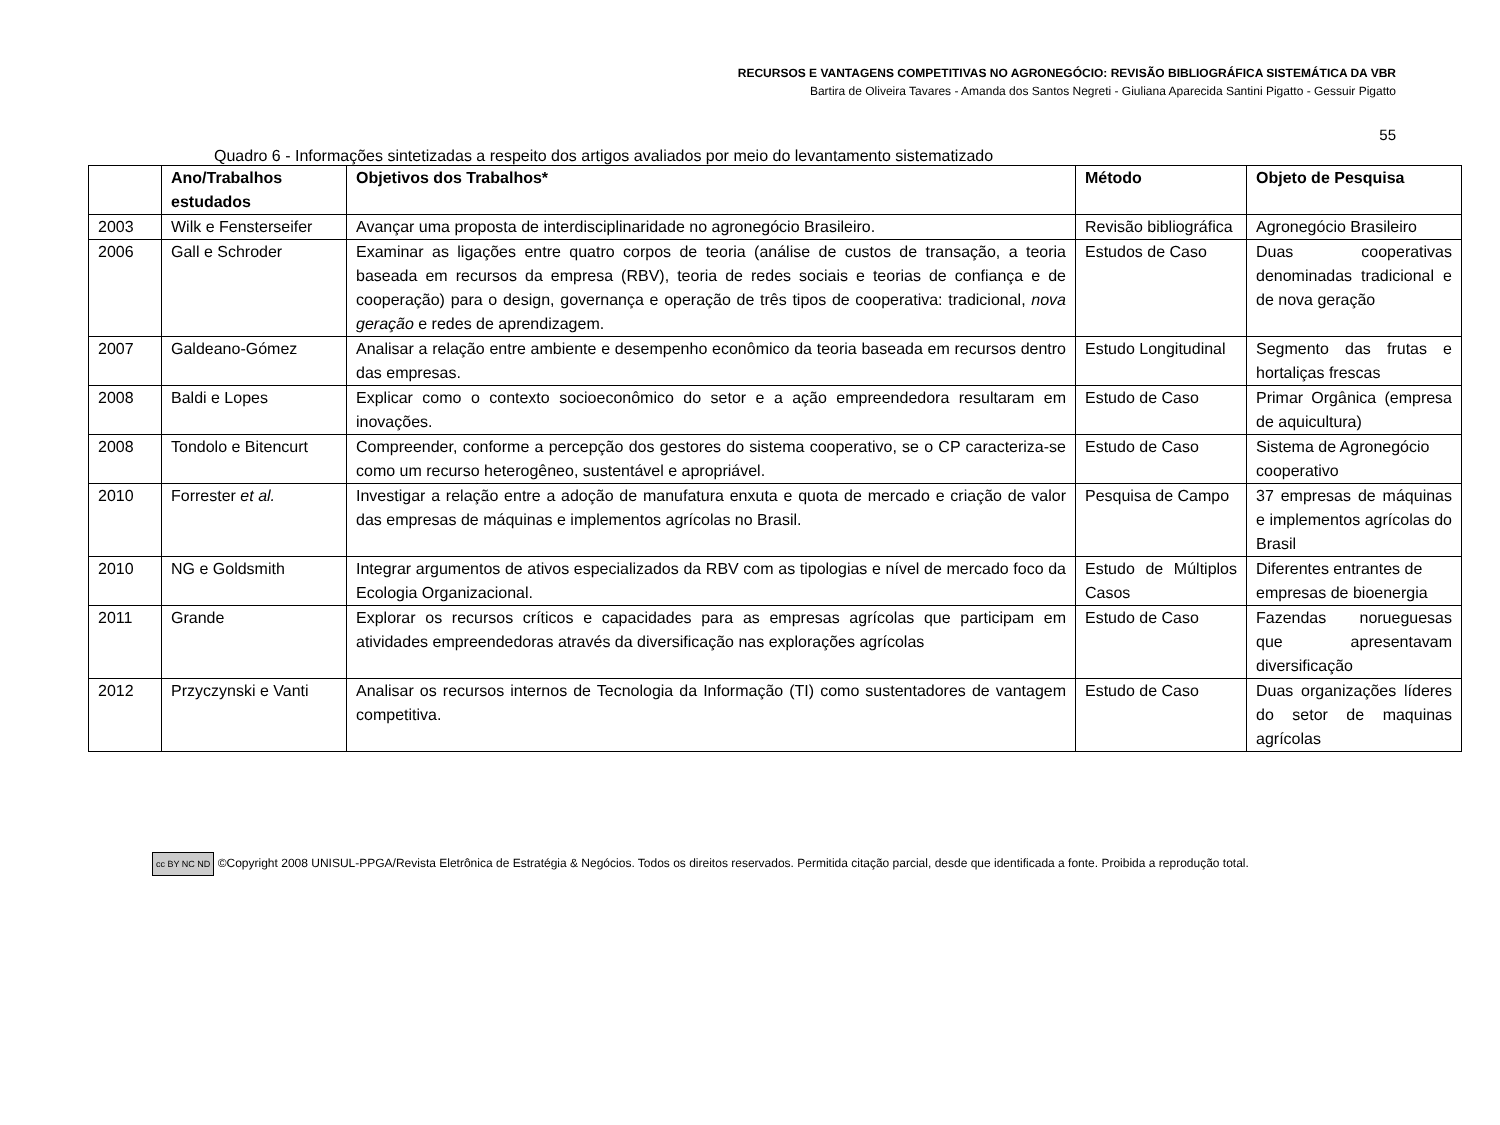RECURSOS E VANTAGENS COMPETITIVAS NO AGRONEGÓCIO: REVISÃO BIBLIOGRÁFICA SISTEMÁTICA DA VBR
Bartira de Oliveira Tavares - Amanda dos Santos Negreti - Giuliana Aparecida Santini Pigatto - Gessuir Pigatto
55
Quadro 6 - Informações sintetizadas a respeito dos artigos avaliados por meio do levantamento sistematizado
| | Ano/Trabalhos estudados | Objetivos dos Trabalhos* | Método | Objeto de Pesquisa |
| --- | --- | --- | --- | --- |
| 2003 | Wilk e Fensterseifer | Avançar uma proposta de interdisciplinaridade no agronegócio Brasileiro. | Revisão bibliográfica | Agronegócio Brasileiro |
| 2006 | Gall e Schroder | Examinar as ligações entre quatro corpos de teoria (análise de custos de transação, a teoria baseada em recursos da empresa (RBV), teoria de redes sociais e teorias de confiança e de cooperação) para o design, governança e operação de três tipos de cooperativa: tradicional, nova geração e redes de aprendizagem. | Estudos de Caso | Duas cooperativas denominadas tradicional e de nova geração |
| 2007 | Galdeano-Gómez | Analisar a relação entre ambiente e desempenho econômico da teoria baseada em recursos dentro das empresas. | Estudo Longitudinal | Segmento das frutas e hortaliças frescas |
| 2008 | Baldi e Lopes | Explicar como o contexto socioeconômico do setor e a ação empreendedora resultaram em inovações. | Estudo de Caso | Primar Orgânica (empresa de aquicultura) |
| 2008 | Tondolo e Bitencurt | Compreender, conforme a percepção dos gestores do sistema cooperativo, se o CP caracteriza-se como um recurso heterogêneo, sustentável e apropriável. | Estudo de Caso | Sistema de Agronegócio cooperativo |
| 2010 | Forrester et al. | Investigar a relação entre a adoção de manufatura enxuta e quota de mercado e criação de valor das empresas de máquinas e implementos agrícolas no Brasil. | Pesquisa de Campo | 37 empresas de máquinas e implementos agrícolas do Brasil |
| 2010 | NG e Goldsmith | Integrar argumentos de ativos especializados da RBV com as tipologias e nível de mercado foco da Ecologia Organizacional. | Estudo de Múltiplos Casos | Diferentes entrantes de empresas de bioenergia |
| 2011 | Grande | Explorar os recursos críticos e capacidades para as empresas agrícolas que participam em atividades empreendedoras através da diversificação nas explorações agrícolas | Estudo de Caso | Fazendas norueguesas que apresentavam diversificação |
| 2012 | Przyczynski e Vanti | Analisar os recursos internos de Tecnologia da Informação (TI) como sustentadores de vantagem competitiva. | Estudo de Caso | Duas organizações líderes do setor de maquinas agrícolas |
cc BY NC ND ©Copyright 2008 UNISUL-PPGA/Revista Eletrônica de Estratégia & Negócios. Todos os direitos reservados. Permitida citação parcial, desde que identificada a fonte. Proibida a reprodução total.